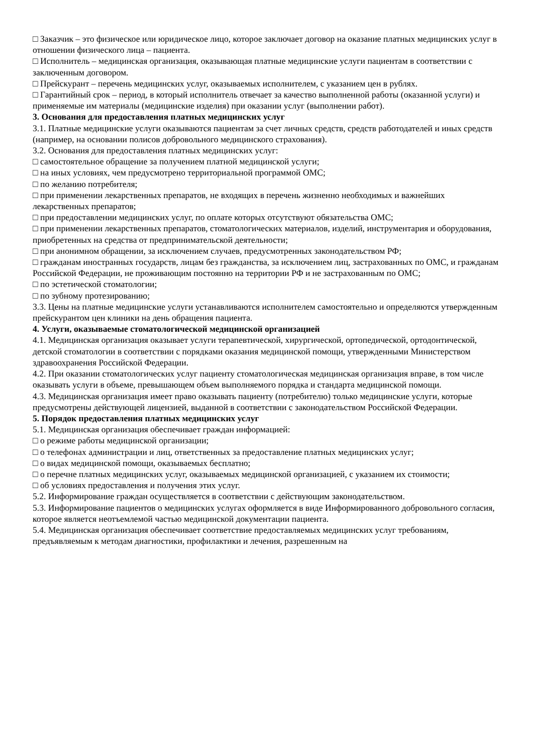□ Заказчик – это физическое или юридическое лицо, которое заключает договор на оказание платных медицинских услуг в отношении физического лица – пациента.
□ Исполнитель – медицинская организация, оказывающая платные медицинские услуги пациентам в соответствии с заключенным договором.
□ Прейскурант – перечень медицинских услуг, оказываемых исполнителем, с указанием цен в рублях.
□ Гарантийный срок – период, в который исполнитель отвечает за качество выполненной работы (оказанной услуги) и применяемые им материалы (медицинские изделия) при оказании услуг (выполнении работ).
3. Основания для предоставления платных медицинских услуг
3.1. Платные медицинские услуги оказываются пациентам за счет личных средств, средств работодателей и иных средств (например, на основании полисов добровольного медицинского страхования).
3.2. Основания для предоставления платных медицинских услуг:
□ самостоятельное обращение за получением платной медицинской услуги;
□ на иных условиях, чем предусмотрено территориальной программой ОМС;
□ по желанию потребителя;
□ при применении лекарственных препаратов, не входящих в перечень жизненно необходимых и важнейших лекарственных препаратов;
□ при предоставлении медицинских услуг, по оплате которых отсутствуют обязательства ОМС;
□ при применении лекарственных препаратов, стоматологических материалов, изделий, инструментария и оборудования, приобретенных на средства от предпринимательской деятельности;
□ при анонимном обращении, за исключением случаев, предусмотренных законодательством РФ;
□ гражданам иностранных государств, лицам без гражданства, за исключением лиц, застрахованных по ОМС, и гражданам Российской Федерации, не проживающим постоянно на территории РФ и не застрахованным по ОМС;
□ по эстетической стоматологии;
□ по зубному протезированию;
3.3. Цены на платные медицинские услуги устанавливаются исполнителем самостоятельно и определяются утвержденным прейскурантом цен клиники на день обращения пациента.
4. Услуги, оказываемые стоматологической медицинской организацией
4.1. Медицинская организация оказывает услуги терапевтической, хирургической, ортопедической, ортодонтической, детской стоматологии в соответствии с порядками оказания медицинской помощи, утвержденными Министерством здравоохранения Российской Федерации.
4.2. При оказании стоматологических услуг пациенту стоматологическая медицинская организация вправе, в том числе оказывать услуги в объеме, превышающем объем выполняемого порядка и стандарта медицинской помощи.
4.3. Медицинская организация имеет право оказывать пациенту (потребителю) только медицинские услуги, которые предусмотрены действующей лицензией, выданной в соответствии с законодательством Российской Федерации.
5. Порядок предоставления платных медицинских услуг
5.1. Медицинская организация обеспечивает граждан информацией:
□ о режиме работы медицинской организации;
□ о телефонах администрации и лиц, ответственных за предоставление платных медицинских услуг;
□ о видах медицинской помощи, оказываемых бесплатно;
□ о перечне платных медицинских услуг, оказываемых медицинской организацией, с указанием их стоимости;
□ об условиях предоставления и получения этих услуг.
5.2. Информирование граждан осуществляется в соответствии с действующим законодательством.
5.3. Информирование пациентов о медицинских услугах оформляется в виде Информированного добровольного согласия, которое является неотъемлемой частью медицинской документации пациента.
5.4. Медицинская организация обеспечивает соответствие предоставляемых медицинских услуг требованиям, предъявляемым к методам диагностики, профилактики и лечения, разрешенным на